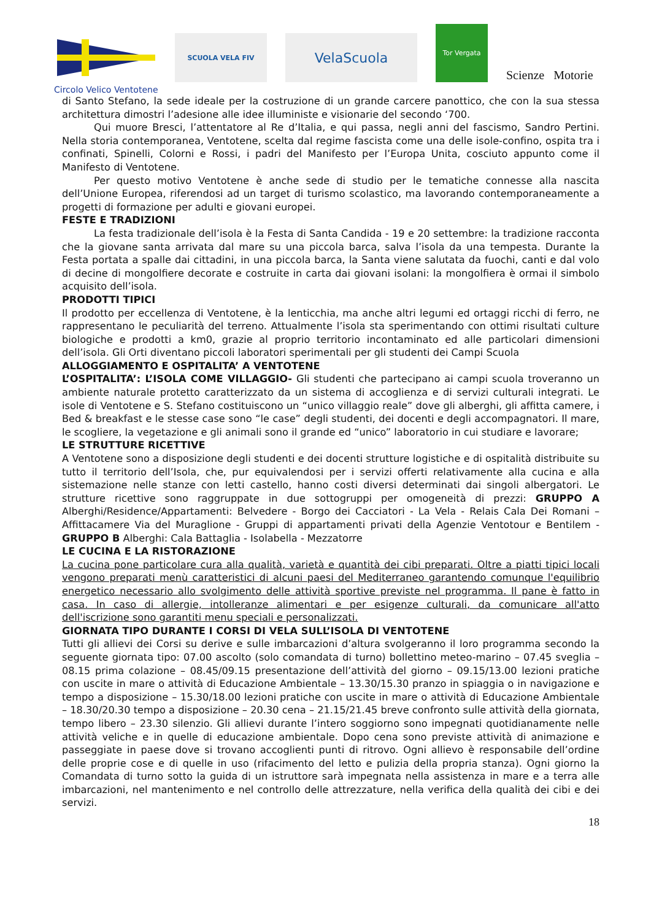SCUOLA VELA FIV
VelaScuola
Tor Vergata
Scienze Motorie
Circolo Velico Ventotene
di Santo Stefano, la sede ideale per la costruzione di un grande carcere panottico, che con la sua stessa architettura dimostri l’adesione alle idee illuministe e visionarie del secondo ‘700.
Qui muore Bresci, l’attentatore al Re d’Italia, e qui passa, negli anni del fascismo, Sandro Pertini. Nella storia contemporanea, Ventotene, scelta dal regime fascista come una delle isole-confino, ospita tra i confinati, Spinelli, Colorni e Rossi, i padri del Manifesto per l’Europa Unita, cosciuto appunto come il Manifesto di Ventotene.
Per questo motivo Ventotene è anche sede di studio per le tematiche connesse alla nascita dell’Unione Europea, riferendosi ad un target di turismo scolastico, ma lavorando contemporaneamente a progetti di formazione per adulti e giovani europei.
FESTE E TRADIZIONI
La festa tradizionale dell’isola è la Festa di Santa Candida - 19 e 20 settembre: la tradizione racconta che la giovane santa arrivata dal mare su una piccola barca, salva l’isola da una tempesta. Durante la Festa portata a spalle dai cittadini, in una piccola barca, la Santa viene salutata da fuochi, canti e dal volo di decine di mongolfiere decorate e costruite in carta dai giovani isolani: la mongolfiera è ormai il simbolo acquisito dell’isola.
PRODOTTI TIPICI
Il prodotto per eccellenza di Ventotene, è la lenticchia, ma anche altri legumi ed ortaggi ricchi di ferro, ne rappresentano le peculiarità del terreno. Attualmente l’isola sta sperimentando con ottimi risultati culture biologiche e prodotti a km0, grazie al proprio territorio incontaminato ed alle particolari dimensioni dell’isola. Gli Orti diventano piccoli laboratori sperimentali per gli studenti dei Campi Scuola
ALLOGGIAMENTO E OSPITALITA’ A VENTOTENE
L’OSPITALITA’: L’ISOLA COME VILLAGGIO- Gli studenti che partecipano ai campi scuola troveranno un ambiente naturale protetto caratterizzato da un sistema di accoglienza e di servizi culturali integrati. Le isole di Ventotene e S. Stefano costituiscono un “unico villaggio reale” dove gli alberghi, gli affitta camere, i Bed & breakfast e le stesse case sono “le case” degli studenti, dei docenti e degli accompagnatori. Il mare, le scogliere, la vegetazione e gli animali sono il grande ed “unico” laboratorio in cui studiare e lavorare;
LE STRUTTURE RICETTIVE
A Ventotene sono a disposizione degli studenti e dei docenti strutture logistiche e di ospitalità distribuite su tutto il territorio dell’Isola, che, pur equivalendosi per i servizi offerti relativamente alla cucina e alla sistemazione nelle stanze con letti castello, hanno costi diversi determinati dai singoli albergatori. Le strutture ricettive sono raggruppate in due sottogruppi per omogeneità di prezzi: GRUPPO A Alberghi/Residence/Appartamenti: Belvedere - Borgo dei Cacciatori - La Vela - Relais Cala Dei Romani – Affittacamere Via del Muraglione - Gruppi di appartamenti privati della Agenzie Ventotour e Bentilem - GRUPPO B Alberghi: Cala Battaglia - Isolabella - Mezzatorre
LE CUCINA E LA RISTORAZIONE
La cucina pone particolare cura alla qualità, varietà e quantità dei cibi preparati. Oltre a piatti tipici locali vengono preparati menù caratteristici di alcuni paesi del Mediterraneo garantendo comunque l'equilibrio energetico necessario allo svolgimento delle attività sportive previste nel programma. Il pane è fatto in casa. In caso di allergie, intolleranze alimentari e per esigenze culturali, da comunicare all'atto dell'iscrizione sono garantiti menu speciali e personalizzati.
GIORNATA TIPO DURANTE I CORSI DI VELA SULL’ISOLA DI VENTOTENE
Tutti gli allievi dei Corsi su derive e sulle imbarcazioni d’altura svolgeranno il loro programma secondo la seguente giornata tipo: 07.00 ascolto (solo comandata di turno) bollettino meteo-marino – 07.45 sveglia – 08.15 prima colazione – 08.45/09.15 presentazione dell’attività del giorno – 09.15/13.00 lezioni pratiche con uscite in mare o attività di Educazione Ambientale – 13.30/15.30 pranzo in spiaggia o in navigazione e tempo a disposizione – 15.30/18.00 lezioni pratiche con uscite in mare o attività di Educazione Ambientale – 18.30/20.30 tempo a disposizione – 20.30 cena – 21.15/21.45 breve confronto sulle attività della giornata, tempo libero – 23.30 silenzio. Gli allievi durante l’intero soggiorno sono impegnati quotidianamente nelle attività veliche e in quelle di educazione ambientale. Dopo cena sono previste attività di animazione e passeggiate in paese dove si trovano accoglienti punti di ritrovo. Ogni allievo è responsabile dell’ordine delle proprie cose e di quelle in uso (rifacimento del letto e pulizia della propria stanza). Ogni giorno la Comandata di turno sotto la guida di un istruttore sarà impegnata nella assistenza in mare e a terra alle imbarcazioni, nel mantenimento e nel controllo delle attrezzature, nella verifica della qualità dei cibi e dei servizi.
18